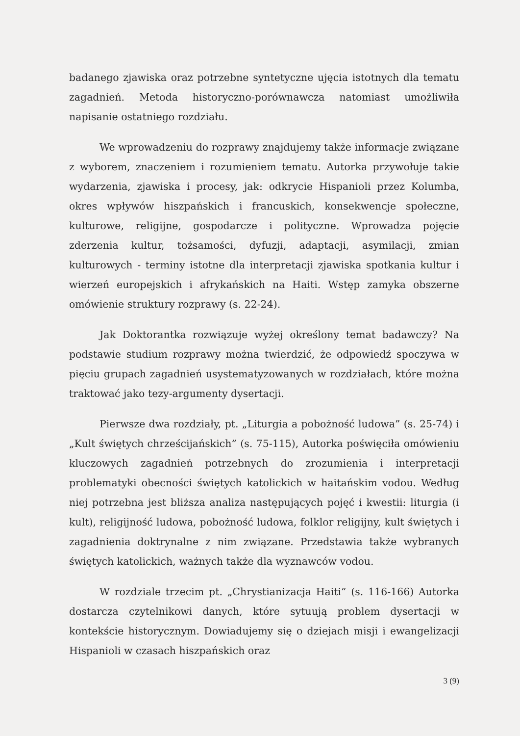badanego zjawiska oraz potrzebne syntetyczne ujęcia istotnych dla tematu zagadnień. Metoda historyczno-porównawcza natomiast umożliwiła napisanie ostatniego rozdziału.
We wprowadzeniu do rozprawy znajdujemy także informacje związane z wyborem, znaczeniem i rozumieniem tematu. Autorka przywołuje takie wydarzenia, zjawiska i procesy, jak: odkrycie Hispanioli przez Kolumba, okres wpływów hiszpańskich i francuskich, konsekwencje społeczne, kulturowe, religijne, gospodarcze i polityczne. Wprowadza pojęcie zderzenia kultur, tożsamości, dyfuzji, adaptacji, asymilacji, zmian kulturowych - terminy istotne dla interpretacji zjawiska spotkania kultur i wierzeń europejskich i afrykańskich na Haiti. Wstęp zamyka obszerne omówienie struktury rozprawy (s. 22-24).
Jak Doktorantka rozwiązuje wyżej określony temat badawczy? Na podstawie studium rozprawy można twierdzić, że odpowiedź spoczywa w pięciu grupach zagadnień usystematyzowanych w rozdziałach, które można traktować jako tezy-argumenty dysertacji.
Pierwsze dwa rozdziały, pt. „Liturgia a pobożność ludowa” (s. 25-74) i „Kult świętych chrześcijańskich” (s. 75-115), Autorka poświęciła omówieniu kluczowych zagadnień potrzebnych do zrozumienia i interpretacji problematyki obecności świętych katolickich w haitańskim vodou. Według niej potrzebna jest bliższa analiza następujących pojęć i kwestii: liturgia (i kult), religijność ludowa, pobożność ludowa, folklor religijny, kult świętych i zagadnienia doktrynalne z nim związane. Przedstawia także wybranych świętych katolickich, ważnych także dla wyznawców vodou.
W rozdziale trzecim pt. „Chrystianizacja Haiti” (s. 116-166) Autorka dostarcza czytelnikowi danych, które sytuują problem dysertacji w kontekście historycznym. Dowiadujemy się o dziejach misji i ewangelizacji Hispanioli w czasach hiszpańskich oraz
3 (9)